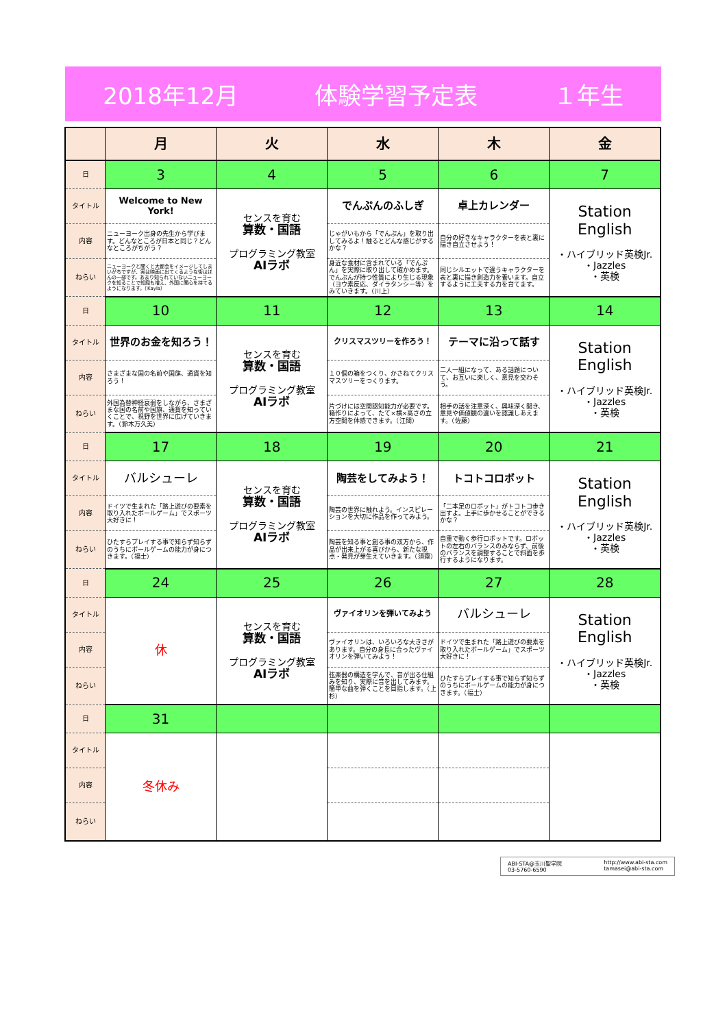2018年12月 体験学習予定表 １年生
| | 月 | 火 | 水 | 木 | 金 |
| --- | --- | --- | --- | --- | --- |
| 日 | 3 | 4 | 5 | 6 | 7 |
| タイトル | Welcome to New York! | センスを育む 算数・国語 プログラミング教室 AIラボ | でんぷんのふしぎ | 卓上カレンダー | Station English ・ハイブリッド英検Jr. ・Jazzles ・英検 |
| 内容 | ニューヨーク出身の先生から学びます。どんなところが日本と同じ？どんなところがちがう？ | | じゃがいもから「でんぷん」を取り出してみるよ！触るとどんな感じがするかな？ | 自分の好きなキャラクターを表と裏に描き自立させよう！ | |
| ねらい | ニューヨークと聞くと大都会をイメージしてしまいがちですが、実は映画に出てくるような街はほんの一部です。あまり知られていないニューヨークを知ることで知識も増え、外国に関心を持てるようになります。（Kayla） | | 身近な食材に含まれている「でんぷん」を実際に取り出して確かめます。でんぷんが持つ性質により生じる現象（ヨウ素反応、ダイラタンシー等）をみていきます。（川上） | 同じシルエットで違うキャラクターを表と裏に描き創造力を養います。自立するように工夫する力を育てます。 | |
| 日 | 10 | 11 | 12 | 13 | 14 |
| タイトル | 世界のお金を知ろう！ | センスを育む 算数・国語 プログラミング教室 AIラボ | クリスマスツリーを作ろう！ | テーマに沿って話す | Station English ・ハイブリッド英検Jr. ・Jazzles ・英検 |
| 内容 | さまざまな国の名前や国旗、通貨を知ろう！ | | １０個の箱をつくり、かさねてクリスマスツリーをつくります。 | 二人一組になって、ある話題について、お互いに楽しく、意見を交わそう。 | |
| ねらい | 外国為替神経衰弱をしながら、さまざまな国の名前や国旗、通貨を知っていくことで、視野を世界に広げていきます。（鈴木万久美） | | 片づけには空間認知能力が必要です。箱作りによって、たて×横×高さの立方空間を体感できます。（江間） | 相手の話を注意深く、興味深く聞き、意見や価値観の違いを認識しあえます。（佐藤） | |
| 日 | 17 | 18 | 19 | 20 | 21 |
| タイトル | バルシューレ | センスを育む 算数・国語 プログラミング教室 AIラボ | 陶芸をしてみよう！ | トコトコロボット | Station English ・ハイブリッド英検Jr. ・Jazzles ・英検 |
| 内容 | ドイツで生まれた「路上遊びの要素を取り入れたボールゲーム」でスポーツ大好きに！ | | 陶芸の世界に触れよう。インスピレーションを大切に作品を作ってみよう。 | 「二本足のロボット」がトコトコ歩き出すよ。上手に歩かせることができるかな？ | |
| ねらい | ひたすらプレイする事で知らず知らずのうちにボールゲームの能力が身につきます。（福士） | | 陶芸を知る事と創る事の双方から、作品が出来上がる喜びから、新たな視点・発見が芽生えていきます。（須齋） | 自重で動く歩行ロボットです。ロボットの左右のバランスのみならず、前後のバランスを調整することで斜面を歩行するようになります。 | |
| 日 | 24 | 25 | 26 | 27 | 28 |
| タイトル | 休 | センスを育む 算数・国語 プログラミング教室 AIラボ | ヴァイオリンを弾いてみよう | バルシューレ | Station English ・ハイブリッド英検Jr. ・Jazzles ・英検 |
| 内容 | | | ヴァイオリンは、いろいろな大きさがあります。自分の身長に合ったヴァイオリンを弾いてみよう！ | ドイツで生まれた「路上遊びの要素を取り入れたボールゲーム」でスポーツ大好きに！ | |
| ねらい | | | 弦楽器の構造を学んで、音が出る仕組みを知り、実際に音を出してみます。簡単な曲を弾くことを目指します。（上杉） | ひたすらプレイする事で知らず知らずのうちにボールゲームの能力が身につきます。（福士） | |
| 日 | 31 | | | | |
| タイトル | 冬休み | | | | |
| 内容 | | | | | |
| ねらい | | | | | |
ABI-STA@玉川聖学院
03-5760-6590
http://www.abi-sta.com
tamasei@abi-sta.com